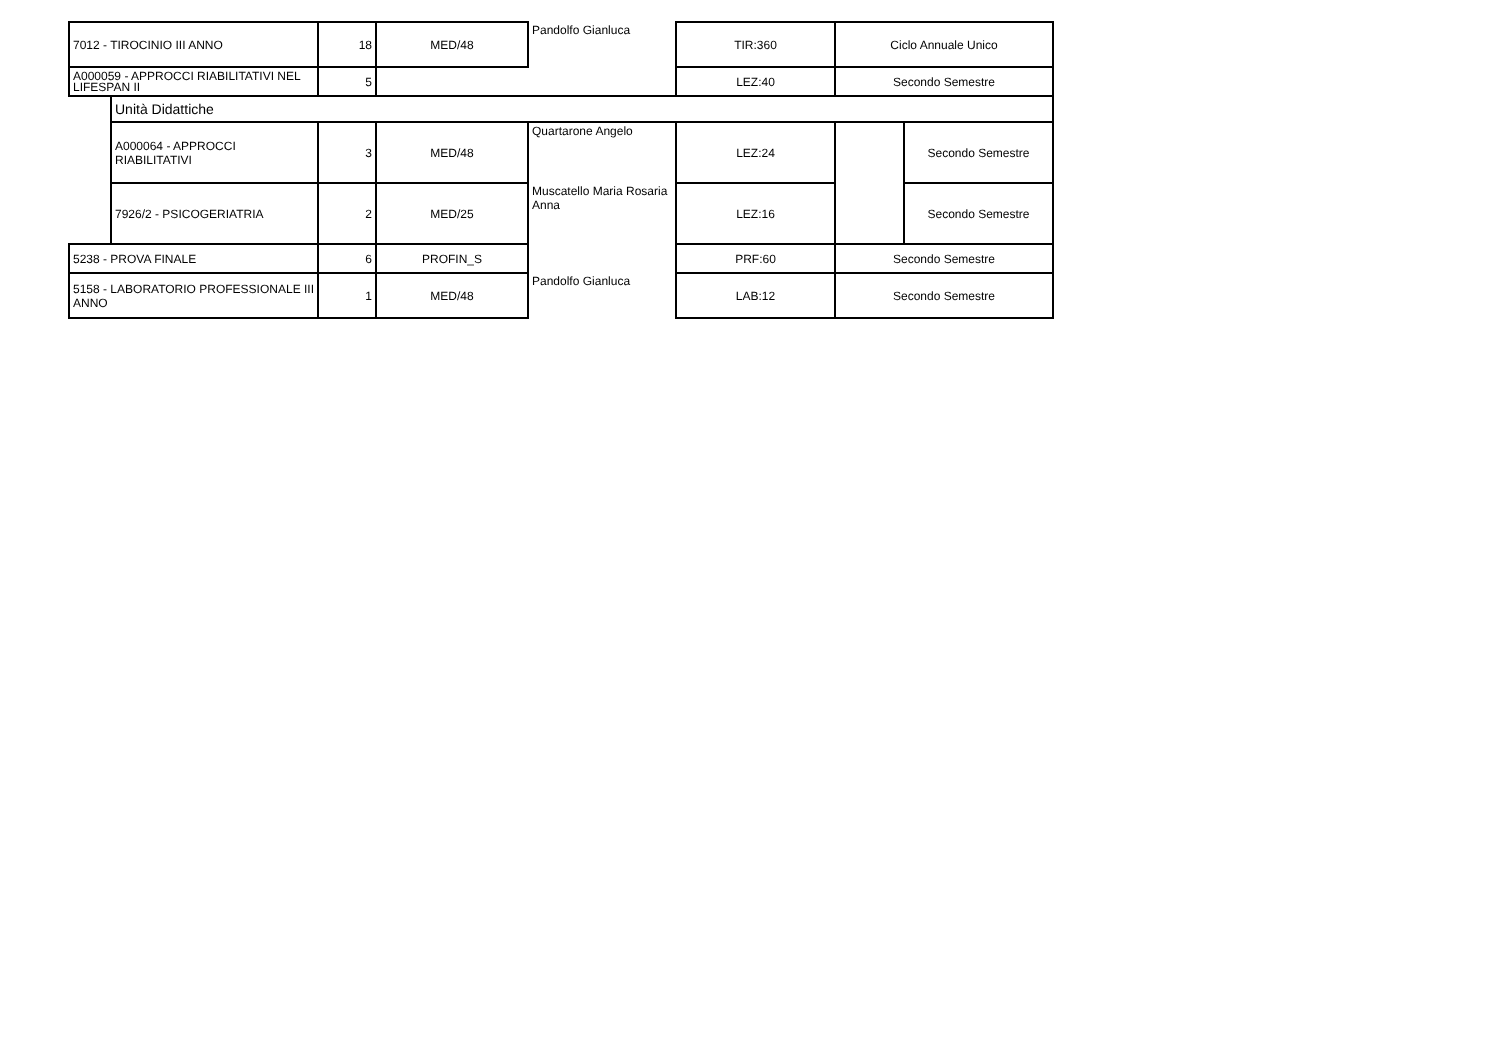| 7012 - TIROCINIO III ANNO | | 18 | MED/48 | Pandolfo Gianluca | TIR:360 | Ciclo Annuale Unico | |
| A000059 - APPROCCI RIABILITATIVI NEL LIFESPAN II | | 5 | | | LEZ:40 | Secondo Semestre | |
| | Unità Didattiche | | | | | | |
| | A000064 - APPROCCI RIABILITATIVI | 3 | MED/48 | Quartarone Angelo | LEZ:24 | | Secondo Semestre |
| | 7926/2 - PSICOGERIATRIA | 2 | MED/25 | Muscatello Maria Rosaria Anna | LEZ:16 | | Secondo Semestre |
| 5238 - PROVA FINALE | | 6 | PROFIN_S | | PRF:60 | Secondo Semestre | |
| 5158 - LABORATORIO PROFESSIONALE III ANNO | | 1 | MED/48 | Pandolfo Gianluca | LAB:12 | Secondo Semestre | |